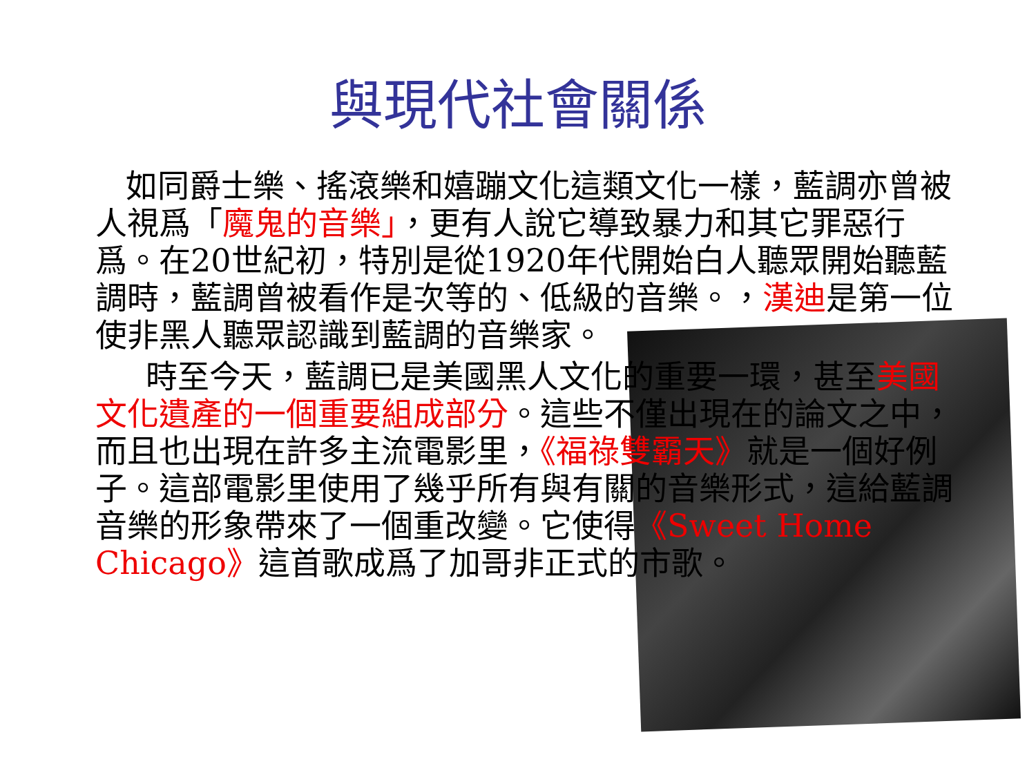與現代社會關係
如同爵士樂、搖滾樂和嬉蹦文化這類文化一樣，藍調亦曾被人視爲「魔鬼的音樂」，更有人說它導致暴力和其它罪惡行爲。在20世紀初，特別是從1920年代開始白人聽眾開始聽藍調時，藍調曾被看作是次等的、低級的音樂。，漢迪是第一位使非黑人聽眾認識到藍調的音樂家。
時至今天，藍調已是美國黑人文化的重要一環，甚至美國文化遺產的一個重要組成部分。這些不僅出現在的論文之中，而且也出現在許多主流電影里，《福祿雙霸天》就是一個好例子。這部電影里使用了幾乎所有與有關的音樂形式，這給藍調音樂的形象帶來了一個重改變。它使得《Sweet Home Chicago》這首歌成爲了加哥非正式的市歌。